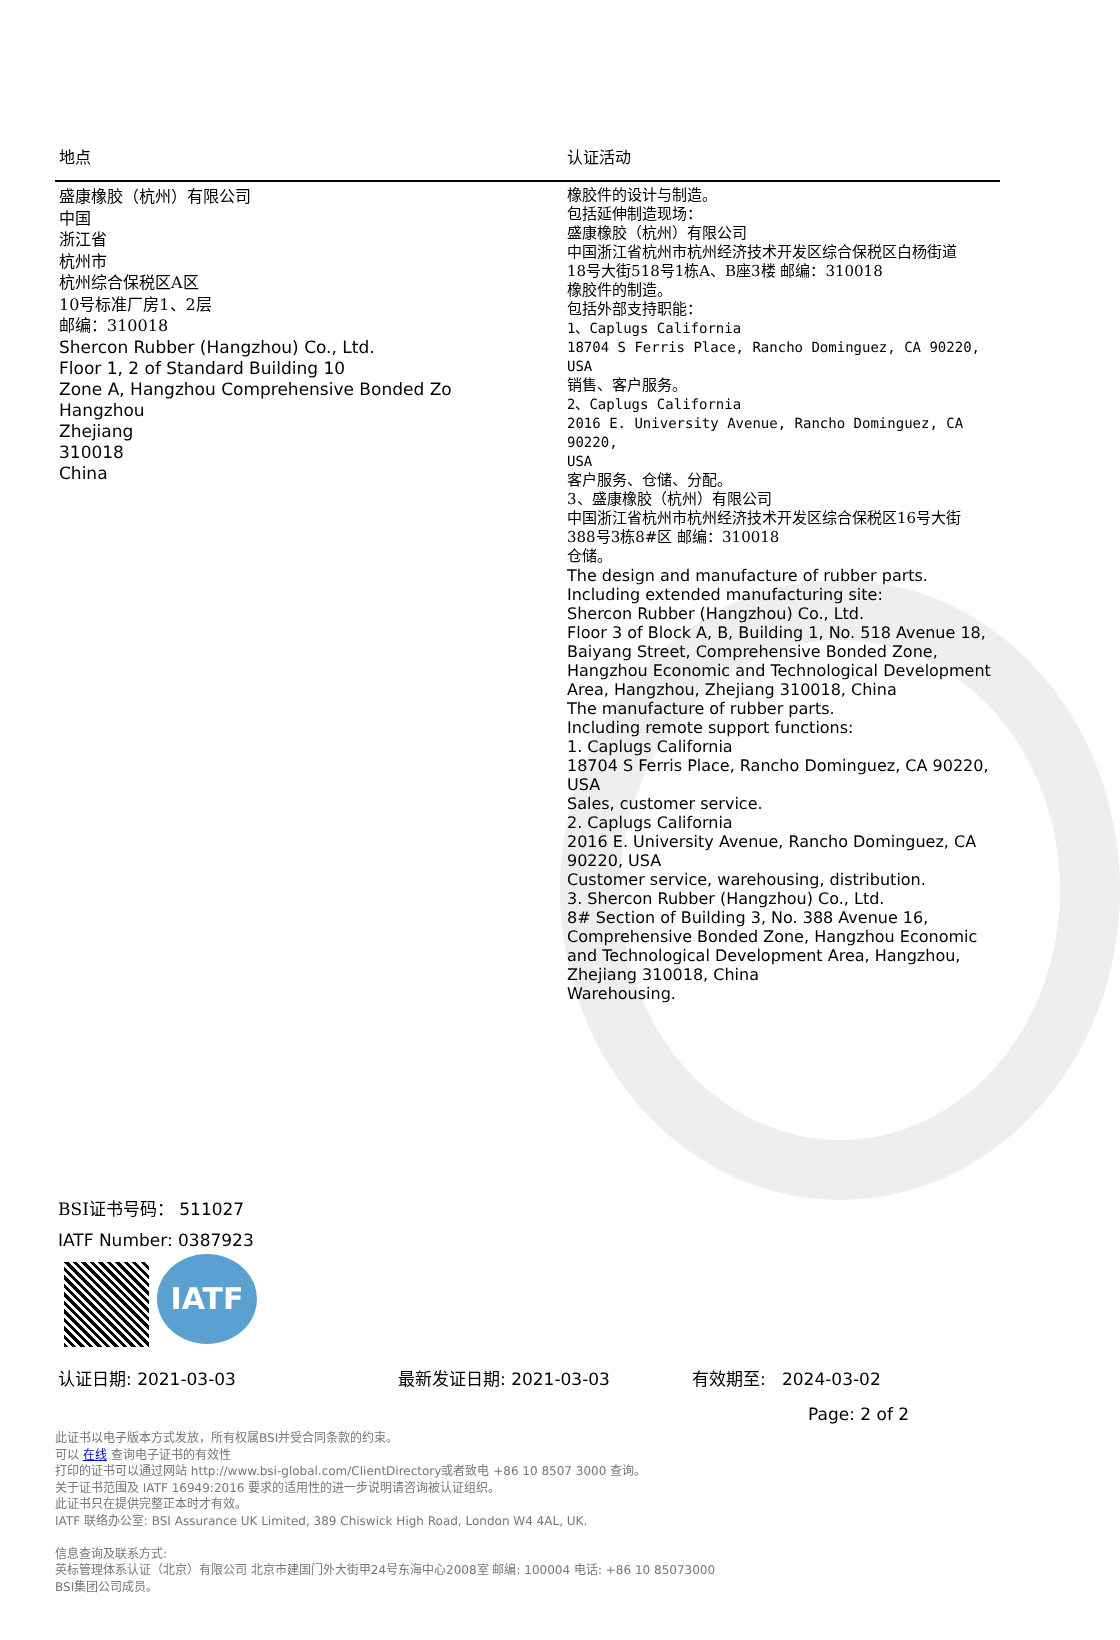| 地点 | 认证活动 |
| --- | --- |
| 盛康橡胶（杭州）有限公司 中国 浙江省 杭州市 杭州综合保税区A区 10号标准厂房1、2层 邮编：310018 Shercon Rubber (Hangzhou) Co., Ltd. Floor 1, 2 of Standard Building 10 Zone A, Hangzhou Comprehensive Bonded Zo Hangzhou Zhejiang 310018 China | 橡胶件的设计与制造。 包括延伸制造现场： 盛康橡胶（杭州）有限公司 中国浙江省杭州市杭州经济技术开发区综合保税区白杨街道 18号大街518号1栋A、B座3楼 邮编：310018 橡胶件的制造。 包括外部支持职能： 1、Caplugs California 18704 S Ferris Place, Rancho Dominguez, CA 90220, USA 销售、客户服务。 2、Caplugs California 2016 E. University Avenue, Rancho Dominguez, CA 90220, USA 客户服务、仓储、分配。 3、盛康橡胶（杭州）有限公司 中国浙江省杭州市杭州经济技术开发区综合保税区16号大街 388号3栋8#区 邮编：310018 仓储。 The design and manufacture of rubber parts. Including extended manufacturing site: Shercon Rubber (Hangzhou) Co., Ltd. Floor 3 of Block A, B, Building 1, No. 518 Avenue 18, Baiyang Street, Comprehensive Bonded Zone, Hangzhou Economic and Technological Development Area, Hangzhou, Zhejiang 310018, China The manufacture of rubber parts. Including remote support functions: 1. Caplugs California 18704 S Ferris Place, Rancho Dominguez, CA 90220, USA Sales, customer service. 2. Caplugs California 2016 E. University Avenue, Rancho Dominguez, CA 90220, USA Customer service, warehousing, distribution. 3. Shercon Rubber (Hangzhou) Co., Ltd. 8# Section of Building 3, No. 388 Avenue 16, Comprehensive Bonded Zone, Hangzhou Economic and Technological Development Area, Hangzhou, Zhejiang 310018, China Warehousing. |
BSI证书号码： 511027
IATF Number: 0387923
IATF
认证日期: 2021-03-03 最新发证日期: 2021-03-03 有效期至: 2024-03-02
Page: 2 of 2
此证书以电子版本方式发放，所有权属BSI并受合同条款的约束。
可以 在线 查询电子证书的有效性
打印的证书可以通过网站 http://www.bsi-global.com/ClientDirectory或者致电 +86 10 8507 3000 查询。
关于证书范围及 IATF 16949:2016 要求的适用性的进一步说明请咨询被认证组织。
此证书只在提供完整正本时才有效。
IATF 联络办公室: BSI Assurance UK Limited, 389 Chiswick High Road, London W4 4AL, UK.
信息查询及联系方式:
英标管理体系认证（北京）有限公司 北京市建国门外大街甲24号东海中心2008室 邮编: 100004 电话: +86 10 85073000
BSI集团公司成员。